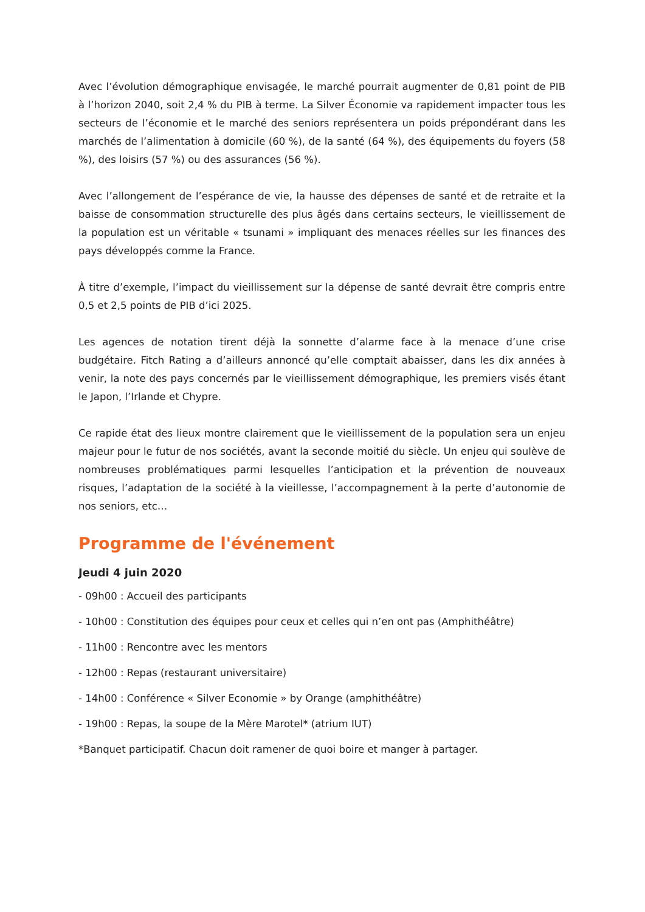Avec l’évolution démographique envisagée, le marché pourrait augmenter de 0,81 point de PIB à l’horizon 2040, soit 2,4 % du PIB à terme. La Silver Économie va rapidement impacter tous les secteurs de l’économie et le marché des seniors représentera un poids prépondérant dans les marchés de l’alimentation à domicile (60 %), de la santé (64 %), des équipements du foyers (58 %), des loisirs (57 %) ou des assurances (56 %).
Avec l’allongement de l’espérance de vie, la hausse des dépenses de santé et de retraite et la baisse de consommation structurelle des plus âgés dans certains secteurs, le vieillissement de la population est un véritable « tsunami » impliquant des menaces réelles sur les finances des pays développés comme la France.
À titre d’exemple, l’impact du vieillissement sur la dépense de santé devrait être compris entre 0,5 et 2,5 points de PIB d’ici 2025.
Les agences de notation tirent déjà la sonnette d’alarme face à la menace d’une crise budgétaire. Fitch Rating a d’ailleurs annoncé qu’elle comptait abaisser, dans les dix années à venir, la note des pays concernés par le vieillissement démographique, les premiers visés étant le Japon, l’Irlande et Chypre.
Ce rapide état des lieux montre clairement que le vieillissement de la population sera un enjeu majeur pour le futur de nos sociétés, avant la seconde moitié du siècle. Un enjeu qui soulève de nombreuses problématiques parmi lesquelles l’anticipation et la prévention de nouveaux risques, l’adaptation de la société à la vieillesse, l’accompagnement à la perte d’autonomie de nos seniors, etc…
Programme de l'événement
Jeudi 4 juin 2020
- 09h00 : Accueil des participants
- 10h00 : Constitution des équipes pour ceux et celles qui n’en ont pas (Amphithéâtre)
- 11h00 : Rencontre avec les mentors
- 12h00 : Repas (restaurant universitaire)
- 14h00 : Conférence « Silver Economie » by Orange (amphithéâtre)
- 19h00 : Repas, la soupe de la Mère Marotel* (atrium IUT)
*Banquet participatif. Chacun doit ramener de quoi boire et manger à partager.